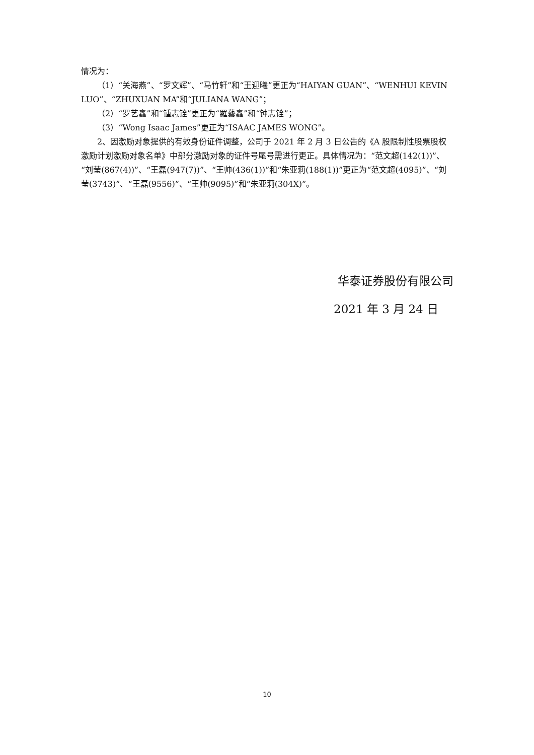情况为：
（1）“关海燕”、“罗文辉”、“马竹轩”和“王迎曦”更正为“HAIYAN GUAN”、“WENHUI KEVIN LUO”、“ZHUXUAN MA”和“JULIANA WANG”；
（2）“罗艺鑫”和“锺志铨”更正为“羅藝鑫”和“钟志铨”；
（3）“Wong Isaac James”更正为“ISAAC JAMES WONG”。
2、因激励对象提供的有效身份证件调整，公司于 2021 年 2 月 3 日公告的《A 股限制性股票股权激励计划激励对象名单》中部分激励对象的证件号尾号需进行更正。具体情况为：“范文超(142(1))”、“刘莹(867(4))”、“王磊(947(7))”、“王帅(436(1))”和“朱亚莉(188(1))”更正为“范文超(4095)”、“刘莹(3743)”、“王磊(9556)”、“王帅(9095)”和“朱亚莉(304X)”。
华泰证券股份有限公司
2021 年 3 月 24 日
10